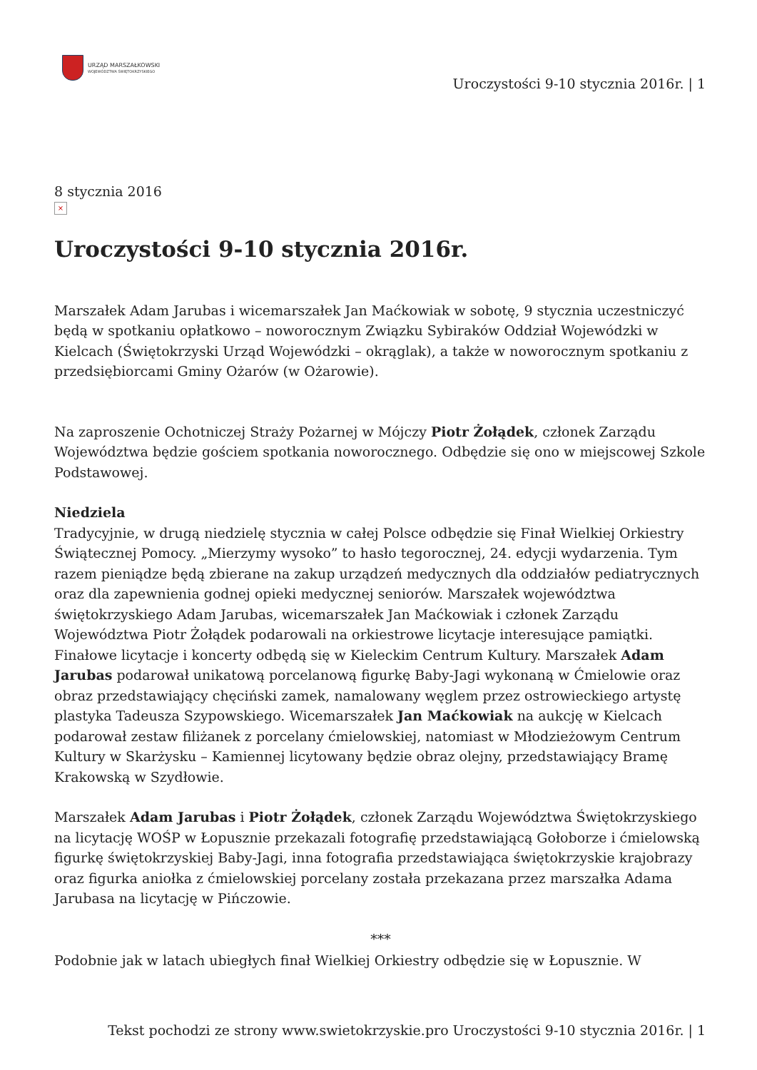URZĄD MARSZAŁKOWSKI
WOJEWÓDZTWA ŚWIĘTOKRZYSKIEGO
Uroczystości 9-10 stycznia 2016r. | 1
8 stycznia 2016
×
Uroczystości 9-10 stycznia 2016r.
Marszałek Adam Jarubas i wicemarszałek Jan Maćkowiak w sobotę, 9 stycznia uczestniczyć będą w spotkaniu opłatkowo – noworocznym Związku Sybiraków Oddział Wojewódzki w Kielcach (Świętokrzyski Urząd Wojewódzki – okrąglak), a także w noworocznym spotkaniu z przedsiębiorcami Gminy Ożarów (w Ożarowie).
Na zaproszenie Ochotniczej Straży Pożarnej w Mójczy Piotr Żołądek, członek Zarządu Województwa będzie gościem spotkania noworocznego. Odbędzie się ono w miejscowej Szkole Podstawowej.
Niedziela
Tradycyjnie, w drugą niedzielę stycznia w całej Polsce odbędzie się Finał Wielkiej Orkiestry Świątecznej Pomocy. „Mierzymy wysoko” to hasło tegorocznej, 24. edycji wydarzenia. Tym razem pieniądze będą zbierane na zakup urządzeń medycznych dla oddziałów pediatrycznych oraz dla zapewnienia godnej opieki medycznej seniorów. Marszałek województwa świętokrzyskiego Adam Jarubas, wicemarszałek Jan Maćkowiak i członek Zarządu Województwa Piotr Żołądek podarowali na orkiestrowe licytacje interesujące pamiątki. Finałowe licytacje i koncerty odbędą się w Kieleckim Centrum Kultury. Marszałek Adam Jarubas podarował unikatową porcelanową figurkę Baby-Jagi wykonaną w Ćmielowie oraz obraz przedstawiający chęciński zamek, namalowany węglem przez ostrowieckiego artystę plastyka Tadeusza Szypowskiego. Wicemarszałek Jan Maćkowiak na aukcję w Kielcach podarował zestaw filiżanek z porcelany ćmielowskiej, natomiast w Młodzieżowym Centrum Kultury w Skarżysku – Kamiennej licytowany będzie obraz olejny, przedstawiający Bramę Krakowską w Szydłowie.
Marszałek Adam Jarubas i Piotr Żołądek, członek Zarządu Województwa Świętokrzyskiego na licytację WOŚP w Łopusznie przekazali fotografię przedstawiającą Gołoborze i ćmielowską figurkę świętokrzyskiej Baby-Jagi, inna fotografia przedstawiająca świętokrzyskie krajobrazy oraz figurka aniołka z ćmielowskiej porcelany została przekazana przez marszałka Adama Jarubasa na licytację w Pińczowie.
***
Podobnie jak w latach ubiegłych finał Wielkiej Orkiestry odbędzie się w Łopusznie. W
Tekst pochodzi ze strony www.swietokrzyskie.pro Uroczystości 9-10 stycznia 2016r. | 1